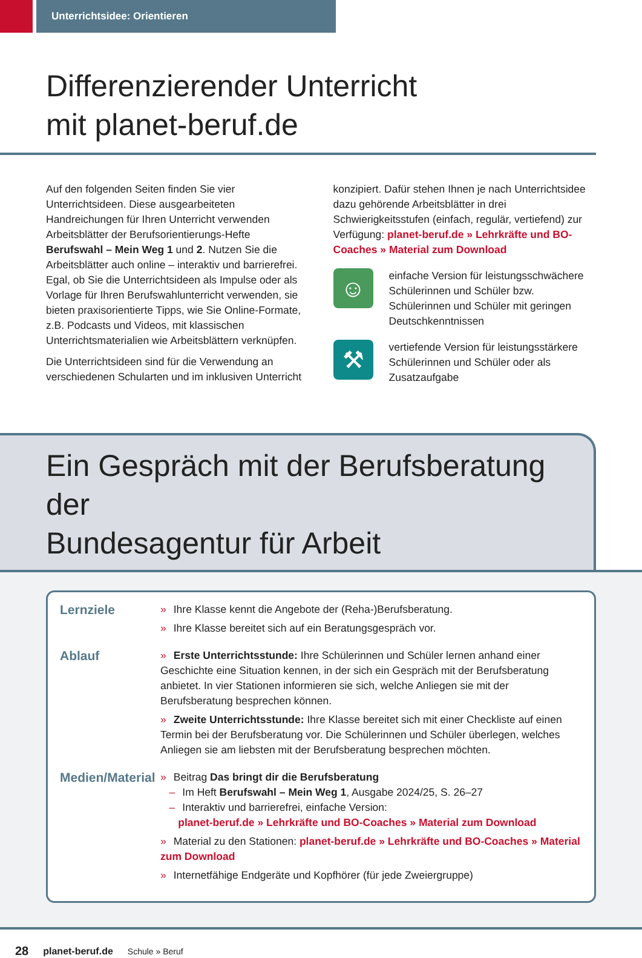Unterrichtsidee: Orientieren
Differenzierender Unterricht
mit planet-beruf.de
Auf den folgenden Seiten finden Sie vier Unterrichtsideen. Diese ausgearbeiteten Handreichungen für Ihren Unterricht verwenden Arbeitsblätter der Berufsorientierungs-Hefte Berufswahl – Mein Weg 1 und 2. Nutzen Sie die Arbeitsblätter auch online – interaktiv und barrierefrei. Egal, ob Sie die Unterrichtsideen als Impulse oder als Vorlage für Ihren Berufswahlunterricht verwenden, sie bieten praxisorientierte Tipps, wie Sie Online-Formate, z.B. Podcasts und Videos, mit klassischen Unterrichtsmaterialien wie Arbeitsblättern verknüpfen.
Die Unterrichtsideen sind für die Verwendung an verschiedenen Schularten und im inklusiven Unterricht
konzipiert. Dafür stehen Ihnen je nach Unterrichtsidee dazu gehörende Arbeitsblätter in drei Schwierigkeitsstufen (einfach, regulär, vertiefend) zur Verfügung: planet-beruf.de » Lehrkräfte und BO-Coaches » Material zum Download
☺
einfache Version für leistungsschwächere Schülerinnen und Schüler bzw. Schülerinnen und Schüler mit geringen Deutschkenntnissen
⚒
vertiefende Version für leistungsstärkere Schülerinnen und Schüler oder als Zusatzaufgabe
Ein Gespräch mit der Berufsberatung der
Bundesagentur für Arbeit
Lernziele
» Ihre Klasse kennt die Angebote der (Reha-)Berufsberatung.
» Ihre Klasse bereitet sich auf ein Beratungsgespräch vor.
Ablauf
» Erste Unterrichtsstunde: Ihre Schülerinnen und Schüler lernen anhand einer Geschichte eine Situation kennen, in der sich ein Gespräch mit der Berufsberatung anbietet. In vier Stationen informieren sie sich, welche Anliegen sie mit der Berufsberatung besprechen können.
» Zweite Unterrichtsstunde: Ihre Klasse bereitet sich mit einer Checkliste auf einen Termin bei der Berufsberatung vor. Die Schülerinnen und Schüler überlegen, welches Anliegen sie am liebsten mit der Berufsberatung besprechen möchten.
Medien/Material
» Beitrag Das bringt dir die Berufsberatung
– Im Heft Berufswahl – Mein Weg 1, Ausgabe 2024/25, S. 26–27
– Interaktiv und barrierefrei, einfache Version:
planet-beruf.de » Lehrkräfte und BO-Coaches » Material zum Download
» Material zu den Stationen: planet-beruf.de » Lehrkräfte und BO-Coaches » Material zum Download
» Internetfähige Endgeräte und Kopfhörer (für jede Zweiergruppe)
28 planet-beruf.de Schule » Beruf